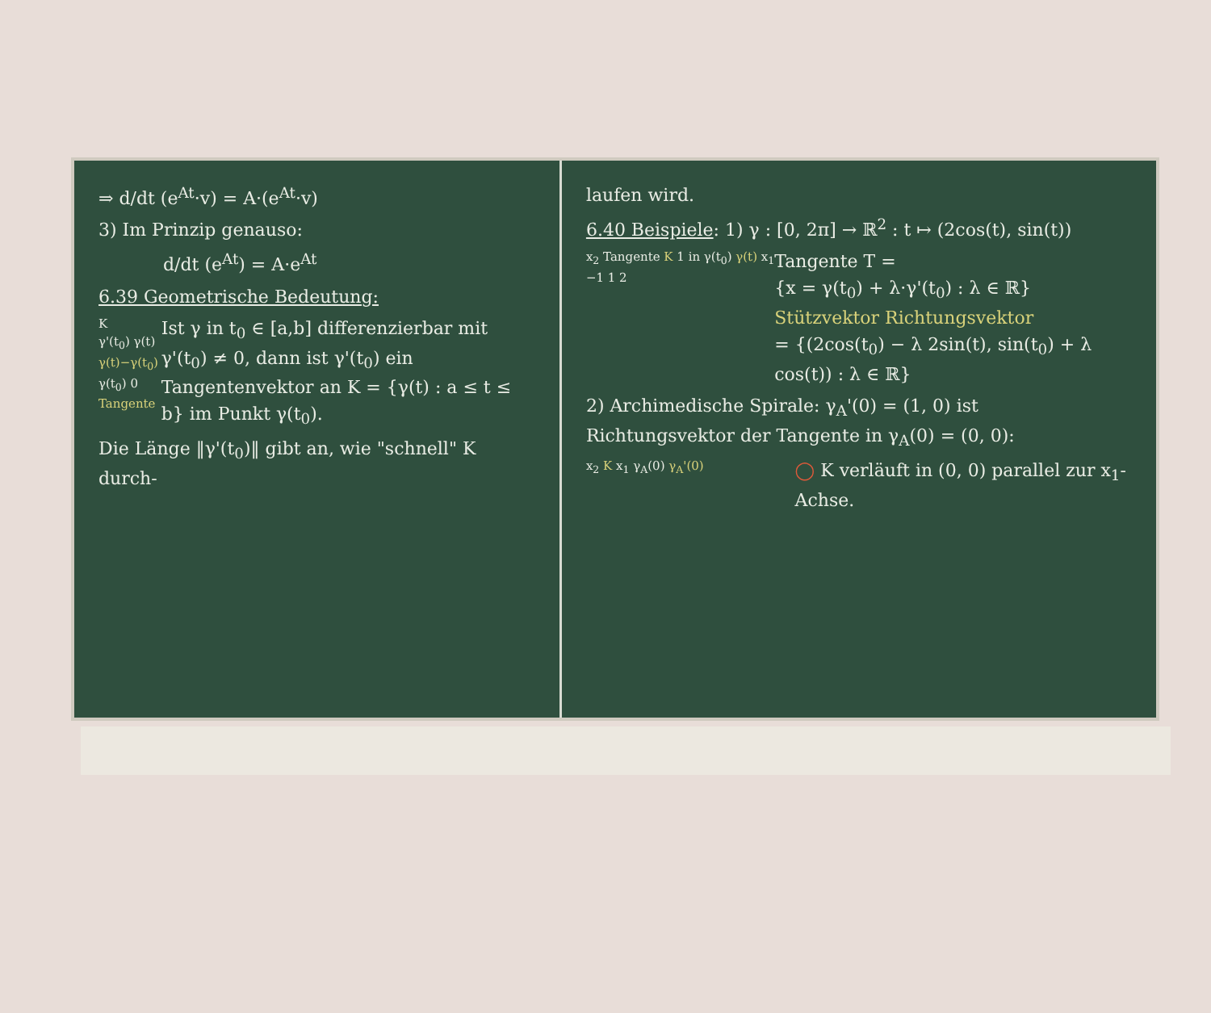⇒ d/dt (e<sup>At</sup>·v) = A·(e<sup>At</sup>·v)
3) Im Prinzip genauso:
d/dt (e<sup>At</sup>) = A·e<sup>At</sup>
6.39 Geometrische Bedeutung:
K
γ'(t<sub>0</sub>) γ(t)
γ(t)−γ(t<sub>0</sub>)
γ(t<sub>0</sub>) 0
Tangente
Ist γ in t<sub>0</sub> ∈ [a,b] differenzierbar mit γ'(t<sub>0</sub>) ≠ 0, dann ist γ'(t<sub>0</sub>) ein Tangentenvektor an K = {γ(t) : a ≤ t ≤ b} im Punkt γ(t<sub>0</sub>).
Die Länge ‖γ'(t<sub>0</sub>)‖ gibt an, wie "schnell" K durch-
laufen wird.
6.40 Beispiele: 1) γ : [0, 2π] → ℝ<sup>2</sup> : t ↦ (2cos(t), sin(t))
x<sub>2</sub> Tangente K 1 in γ(t<sub>0</sub>) γ(t) x<sub>1</sub> −1 1 2
Tangente T =
{x = γ(t<sub>0</sub>) + λ·γ'(t<sub>0</sub>) : λ ∈ ℝ}
Stützvektor Richtungsvektor
= {(2cos(t<sub>0</sub>) − λ 2sin(t), sin(t<sub>0</sub>) + λ cos(t)) : λ ∈ ℝ}
2) Archimedische Spirale: γ<sub>A</sub>'(0) = (1, 0) ist Richtungsvektor der Tangente in γ<sub>A</sub>(0) = (0, 0):
x<sub>2</sub> K x<sub>1</sub> γ<sub>A</sub>(0) γ<sub>A</sub>'(0)
◯ K verläuft in (0, 0) parallel zur x<sub>1</sub>-Achse.